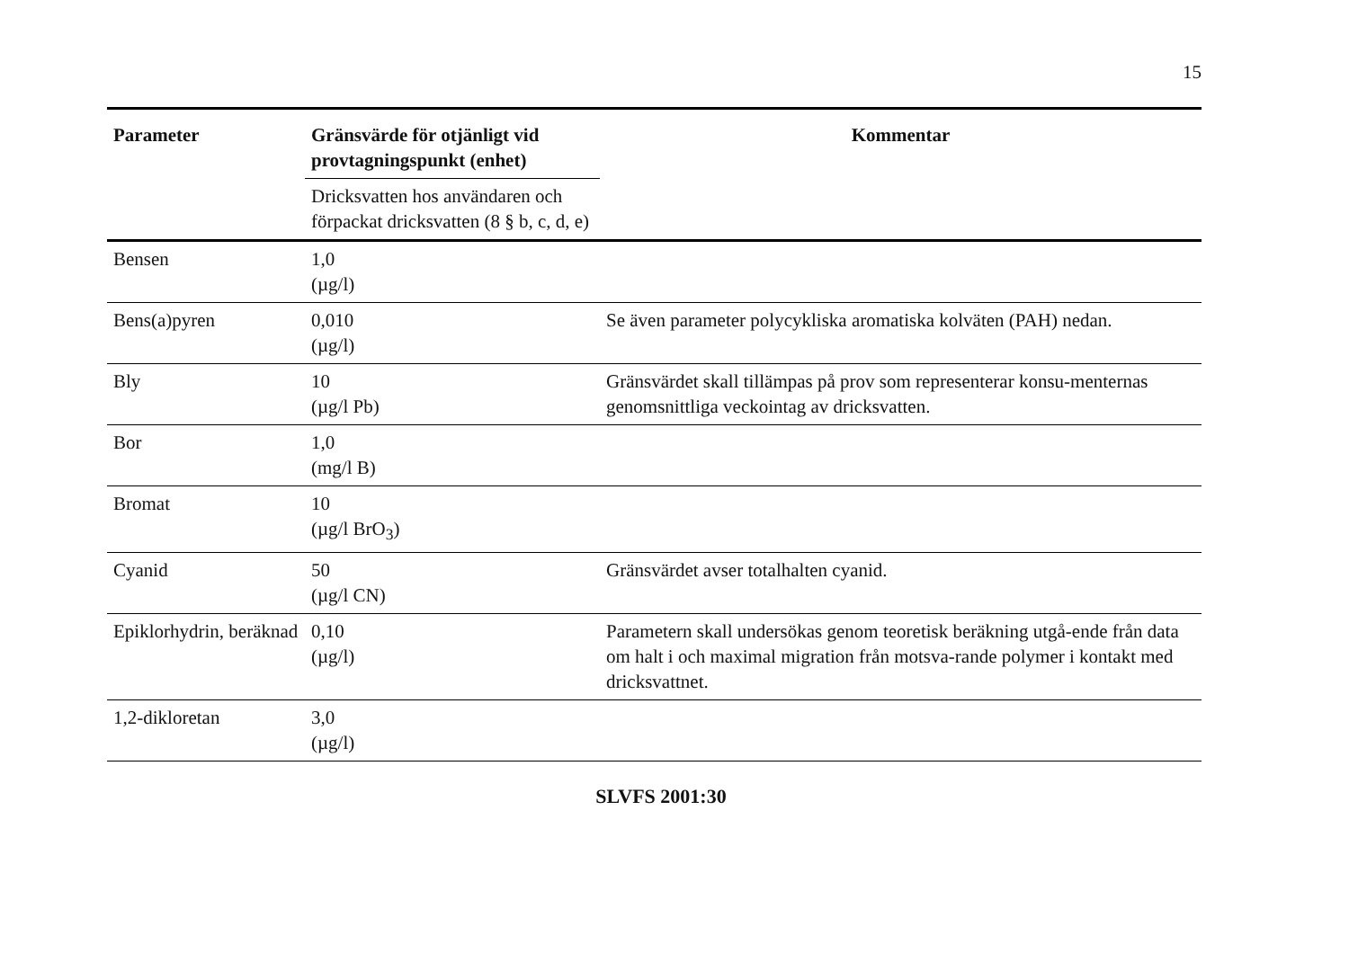15
| Parameter | Gränsvärde för otjänligt vid provtagningspunkt (enhet) | Kommentar |
| --- | --- | --- |
| | Dricksvatten hos användaren och förpackat dricksvatten (8 § b, c, d, e) | |
| Bensen | 1,0 (µg/l) | |
| Bens(a)pyren | 0,010 (µg/l) | Se även parameter polycykliska aromatiska kolväten (PAH) nedan. |
| Bly | 10 (µg/l Pb) | Gränsvärdet skall tillämpas på prov som representerar konsu-menternas genomsnittliga veckointag av dricksvatten. |
| Bor | 1,0 (mg/l B) | |
| Bromat | 10 (µg/l BrO<sub>3</sub>) | |
| Cyanid | 50 (µg/l CN) | Gränsvärdet avser totalhalten cyanid. |
| Epiklorhydrin, beräknad | 0,10 (µg/l) | Parametern skall undersökas genom teoretisk beräkning utgå-ende från data om halt i och maximal migration från motsva-rande polymer i kontakt med dricksvattnet. |
| 1,2-dikloretan | 3,0 (µg/l) | |
SLVFS 2001:30